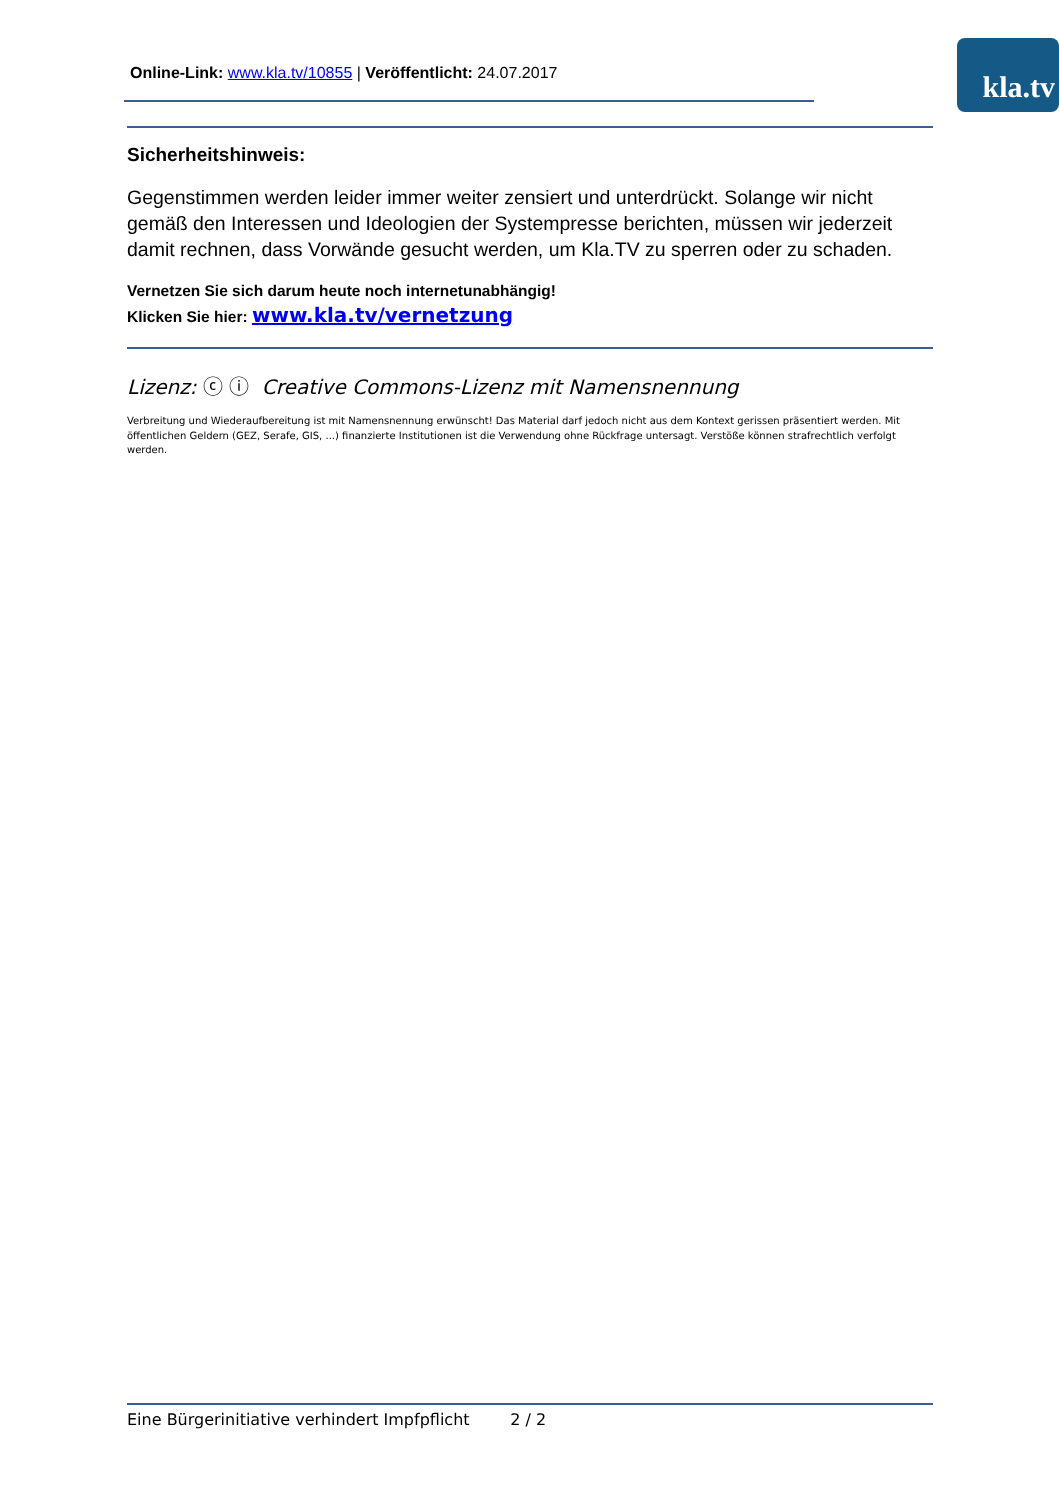Online-Link: www.kla.tv/10855 | Veröffentlicht: 24.07.2017
kla.tv
Sicherheitshinweis:
Gegenstimmen werden leider immer weiter zensiert und unterdrückt. Solange wir nicht gemäß den Interessen und Ideologien der Systempresse berichten, müssen wir jederzeit damit rechnen, dass Vorwände gesucht werden, um Kla.TV zu sperren oder zu schaden.
Vernetzen Sie sich darum heute noch internetunabhängig!
Klicken Sie hier: www.kla.tv/vernetzung
Lizenz: ⓒ ⓘ Creative Commons-Lizenz mit Namensnennung
Verbreitung und Wiederaufbereitung ist mit Namensnennung erwünscht! Das Material darf jedoch nicht aus dem Kontext gerissen präsentiert werden. Mit öffentlichen Geldern (GEZ, Serafe, GIS, ...) finanzierte Institutionen ist die Verwendung ohne Rückfrage untersagt. Verstöße können strafrechtlich verfolgt werden.
Eine Bürgerinitiative verhindert Impfpflicht 2 / 2